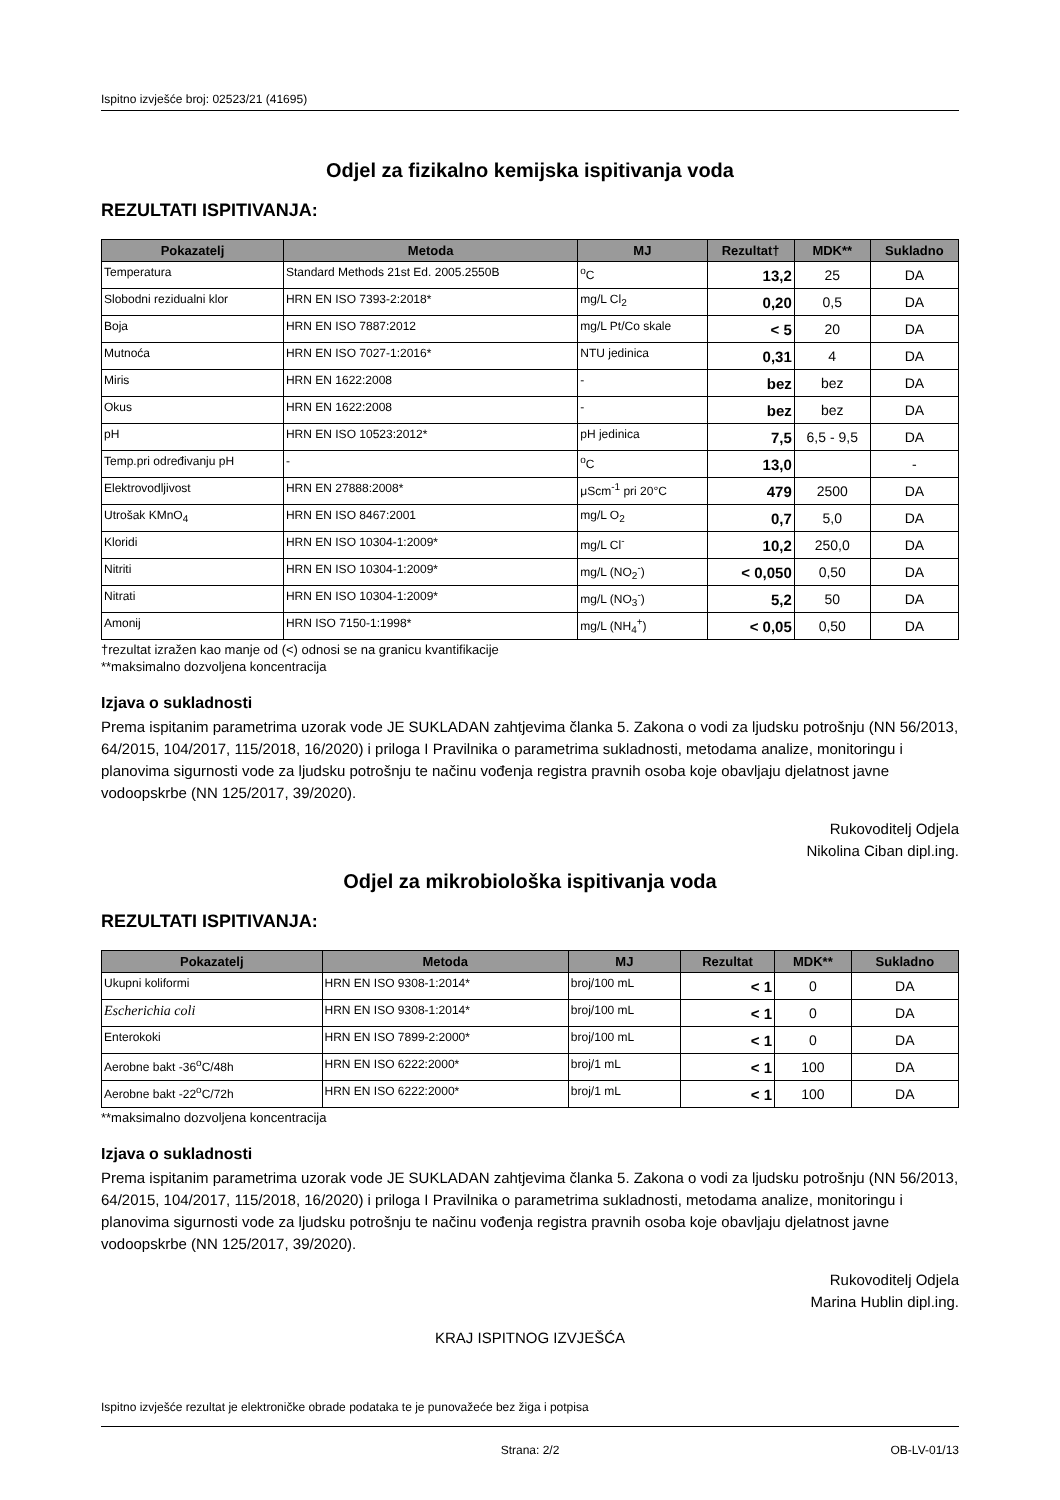Ispitno izvješće broj: 02523/21 (41695)
Odjel za fizikalno kemijska ispitivanja voda
REZULTATI ISPITIVANJA:
| Pokazatelj | Metoda | MJ | Rezultat† | MDK** | Sukladno |
| --- | --- | --- | --- | --- | --- |
| Temperatura | Standard Methods 21st Ed. 2005.2550B | <sup>o</sup> C | 13,2 | 25 | DA |
| Slobodni rezidualni klor | HRN EN ISO 7393-2:2018* | mg/L Cl<sub>2</sub> | 0,20 | 0,5 | DA |
| Boja | HRN EN ISO 7887:2012 | mg/L Pt/Co skale | < 5 | 20 | DA |
| Mutnoća | HRN EN ISO 7027-1:2016* | NTU jedinica | 0,31 | 4 | DA |
| Miris | HRN EN 1622:2008 | - | bez | bez | DA |
| Okus | HRN EN 1622:2008 | - | bez | bez | DA |
| pH | HRN EN ISO 10523:2012* | pH jedinica | 7,5 | 6,5 - 9,5 | DA |
| Temp.pri određivanju pH | - | <sup>o</sup> C | 13,0 | | - |
| Elektrovodljivost | HRN EN 27888:2008* | μScm<sup>-1</sup> pri 20°C | 479 | 2500 | DA |
| Utrošak KMnO<sub>4</sub> | HRN EN ISO 8467:2001 | mg/L O<sub>2</sub> | 0,7 | 5,0 | DA |
| Kloridi | HRN EN ISO 10304-1:2009* | mg/L Cl<sup>-</sup> | 10,2 | 250,0 | DA |
| Nitriti | HRN EN ISO 10304-1:2009* | mg/L (NO<sub>2</sub><sup>-</sup>) | < 0,050 | 0,50 | DA |
| Nitrati | HRN EN ISO 10304-1:2009* | mg/L (NO<sub>3</sub><sup>-</sup>) | 5,2 | 50 | DA |
| Amonij | HRN ISO 7150-1:1998* | mg/L (NH<sub>4</sub><sup>+</sup>) | < 0,05 | 0,50 | DA |
†rezultat izražen kao manje od (<) odnosi se na granicu kvantifikacije
**maksimalno dozvoljena koncentracija
Izjava o sukladnosti
Prema ispitanim parametrima uzorak vode JE SUKLADAN zahtjevima članka 5. Zakona o vodi za ljudsku potrošnju (NN 56/2013, 64/2015, 104/2017, 115/2018, 16/2020) i priloga I Pravilnika o parametrima sukladnosti, metodama analize, monitoringu i planovima sigurnosti vode za ljudsku potrošnju te načinu vođenja registra pravnih osoba koje obavljaju djelatnost javne vodoopskrbe (NN 125/2017, 39/2020).
Rukovoditelj Odjela
Nikolina Ciban dipl.ing.
Odjel za mikrobiološka ispitivanja voda
REZULTATI ISPITIVANJA:
| Pokazatelj | Metoda | MJ | Rezultat | MDK** | Sukladno |
| --- | --- | --- | --- | --- | --- |
| Ukupni koliformi | HRN EN ISO 9308-1:2014* | broj/100 mL | < 1 | 0 | DA |
| Escherichia coli | HRN EN ISO 9308-1:2014* | broj/100 mL | < 1 | 0 | DA |
| Enterokoki | HRN EN ISO 7899-2:2000* | broj/100 mL | < 1 | 0 | DA |
| Aerobne bakt -36<sup>o</sup>C/48h | HRN EN ISO 6222:2000* | broj/1 mL | < 1 | 100 | DA |
| Aerobne bakt -22<sup>o</sup>C/72h | HRN EN ISO 6222:2000* | broj/1 mL | < 1 | 100 | DA |
**maksimalno dozvoljena koncentracija
Izjava o sukladnosti
Prema ispitanim parametrima uzorak vode JE SUKLADAN zahtjevima članka 5. Zakona o vodi za ljudsku potrošnju (NN 56/2013, 64/2015, 104/2017, 115/2018, 16/2020) i priloga I Pravilnika o parametrima sukladnosti, metodama analize, monitoringu i planovima sigurnosti vode za ljudsku potrošnju te načinu vođenja registra pravnih osoba koje obavljaju djelatnost javne vodoopskrbe (NN 125/2017, 39/2020).
Rukovoditelj Odjela
Marina Hublin dipl.ing.
KRAJ ISPITNOG IZVJEŠĆA
Ispitno izvješće rezultat je elektroničke obrade podataka te je punovažeće bez žiga i potpisa
Strana: 2/2 OB-LV-01/13